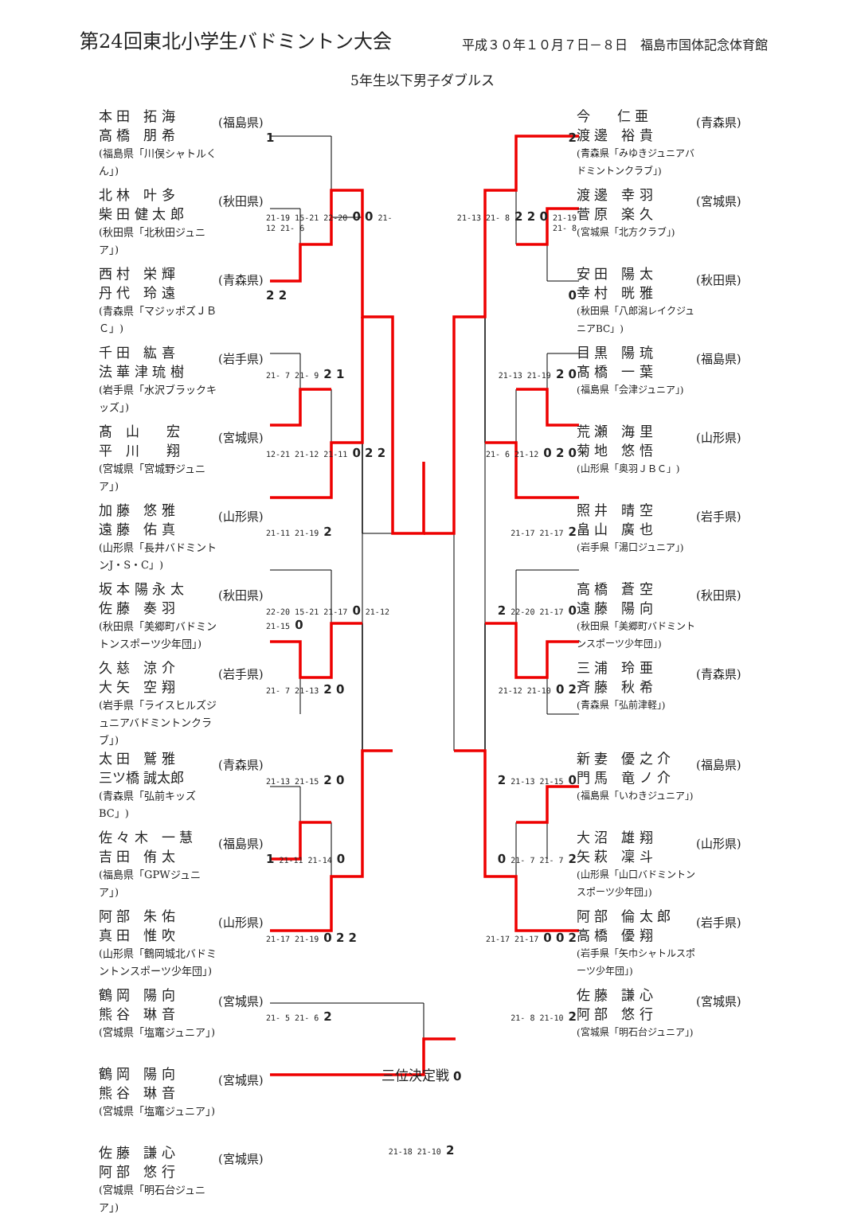第24回東北小学生バドミントン大会
平成３０年１０月７日－８日　福島市国体記念体育館
5年生以下男子ダブルス
| 本 田 拓 海 高 橋 朋 希 (福島県「川俣シャトルくん」) | (福島県) | 1 2 | 今 仁 亜 渡 邊 裕 貴 (青森県「みゆきジュニアバドミントンクラブ」) | (青森県) |
| 北 林 叶 多 柴 田 健 太 郎 (秋田県「北秋田ジュニア」) | (秋田県) | 21-19 15-21 22-20 0 0 21-12 21- 6 21-13 21- 8 2 2 0 21-19 21- 8 | 渡 邊 幸 羽 菅 原 楽 久 (宮城県「北方クラブ」) | (宮城県) |
| 西 村 栄 輝 丹 代 玲 遠 (青森県「マジッポズＪＢＣ」) | (青森県) | 2 2 0 | 安 田 陽 太 幸 村 晄 雅 (秋田県「八郎潟レイクジュニアBC」) | (秋田県) |
| 千 田 紘 喜 法 華 津 琉 樹 (岩手県「水沢ブラックキッズ」) | (岩手県) | 21- 7 21- 9 2 1 21-13 21-19 2 0 | 目 黒 陽 琉 髙 橋 一 葉 (福島県「会津ジュニア」) | (福島県) |
| 髙 山 宏 平 川 翔 (宮城県「宮城野ジュニア」) | (宮城県) | 12-21 21-12 21-11 0 2 2 21- 6 21-12 0 2 0 | 荒 瀬 海 里 菊 地 悠 悟 (山形県「奥羽ＪＢＣ」) | (山形県) |
| 加 藤 悠 雅 遠 藤 佑 真 (山形県「長井バドミントンJ・S・C」) | (山形県) | 21-11 21-19 2 21-17 21-17 2 | 照 井 晴 空 畠 山 廣 也 (岩手県「湯口ジュニア」) | (岩手県) |
| 坂 本 陽 永 太 佐 藤 奏 羽 (秋田県「美郷町バドミントンスポーツ少年団」) | (秋田県) | 22-20 15-21 21-17 0 21-12 21-15 0 2 22-20 21-17 0 | 高 橋 蒼 空 遠 藤 陽 向 (秋田県「美郷町バドミントンスポーツ少年団」) | (秋田県) |
| 久 慈 涼 介 大 矢 空 翔 (岩手県「ライスヒルズジュニアバドミントンクラブ」) | (岩手県) | 21- 7 21-13 2 0 21-12 21-10 0 2 | 三 浦 玲 亜 斉 藤 秋 希 (青森県「弘前津軽」) | (青森県) |
| 太 田 鷲 雅 三ツ橋 誠太郎 (青森県「弘前キッズBC」) | (青森県) | 21-13 21-15 2 0 2 21-13 21-15 0 | 新 妻 優 之 介 門 馬 竜 ノ 介 (福島県「いわきジュニア」) | (福島県) |
| 佐 々 木 一 慧 吉 田 侑 太 (福島県「GPWジュニア」) | (福島県) | 1 21-11 21-14 0 0 21- 7 21- 7 2 | 大 沼 雄 翔 矢 萩 凜 斗 (山形県「山口バドミントンスポーツ少年団」) | (山形県) |
| 阿 部 朱 佑 真 田 惟 吹 (山形県「鶴岡城北バドミントンスポーツ少年団」) | (山形県) | 21-17 21-19 0 2 2 21-17 21-17 0 0 2 | 阿 部 倫 太 郎 高 橋 優 翔 (岩手県「矢巾シャトルスポーツ少年団」) | (岩手県) |
| 鶴 岡 陽 向 熊 谷 琳 音 (宮城県「塩竈ジュニア」) | (宮城県) | 21- 5 21- 6 2 21- 8 21-10 2 | 佐 藤 謙 心 阿 部 悠 行 (宮城県「明石台ジュニア」) | (宮城県) |
| 鶴 岡 陽 向 熊 谷 琳 音 (宮城県「塩竈ジュニア」) | (宮城県) | 三位決定戦 0 | | |
| 佐 藤 謙 心 阿 部 悠 行 (宮城県「明石台ジュニア」) | (宮城県) | 21-18 21-10 2 | | |